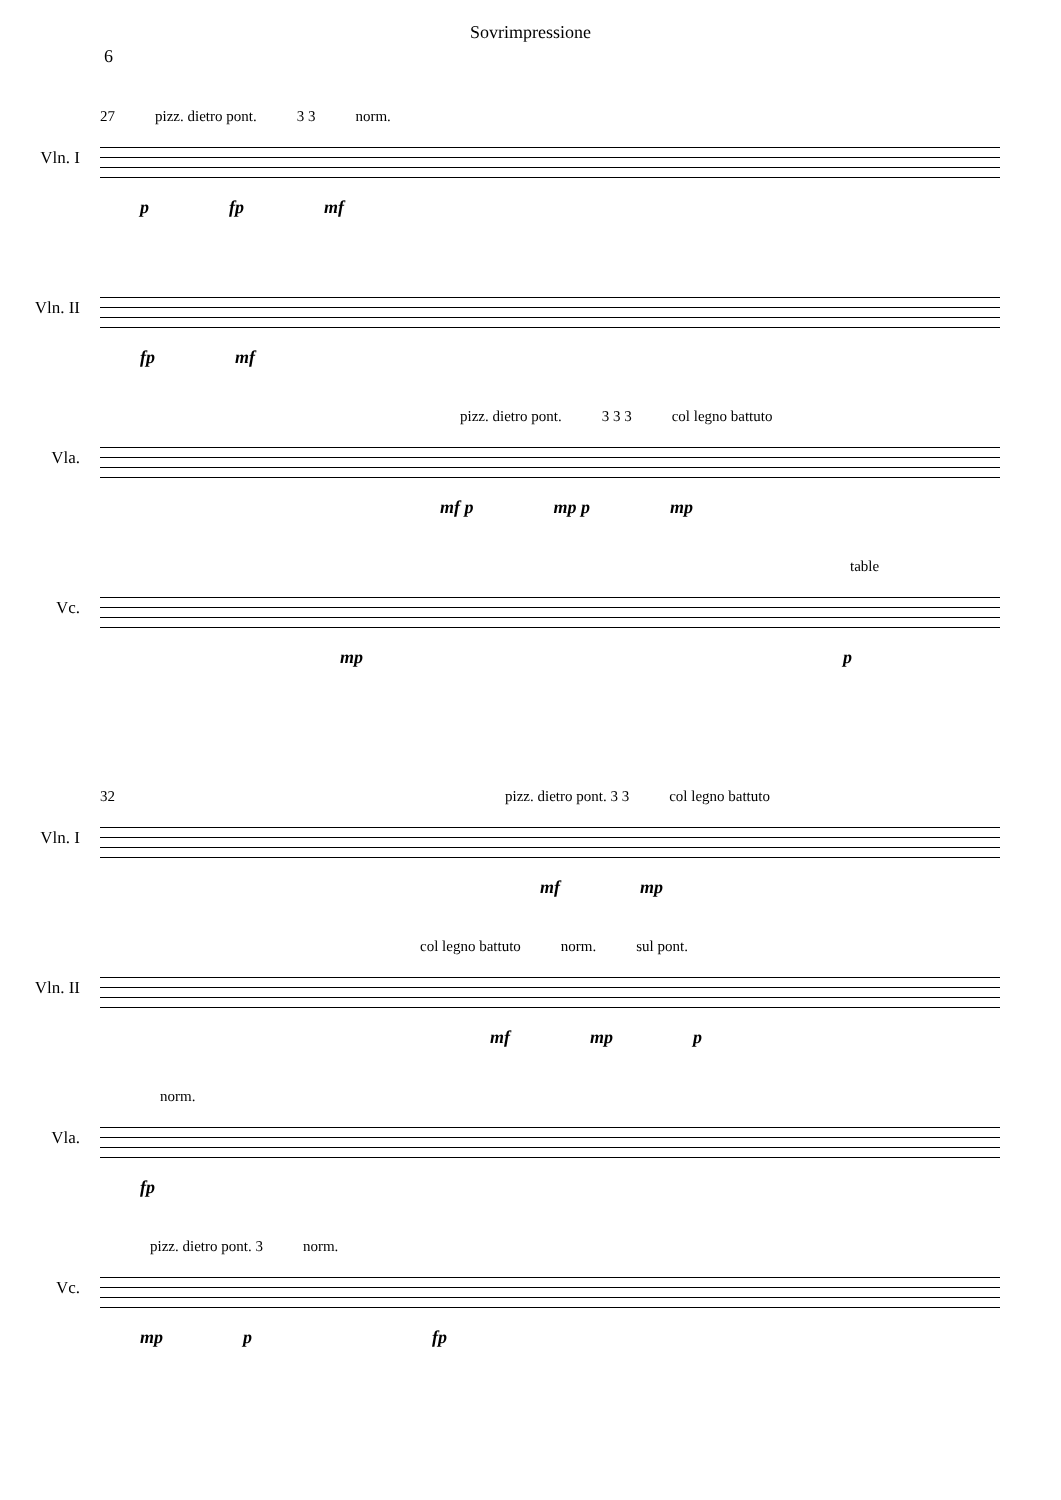Sovrimpressione
6
Vln. I
27 pizz. dietro pont. 3 3 norm.
p fp mf
Vln. II
fp mf
Vla.
pizz. dietro pont. 3 3 3 col legno battuto
mf p mp p mp
Vc.
table
mp p
Vln. I
32 pizz. dietro pont. 3 3 col legno battuto
mf mp
Vln. II
col legno battuto norm. sul pont.
mf mp p
Vla.
norm.
fp
Vc.
pizz. dietro pont. 3 norm.
mp p fp